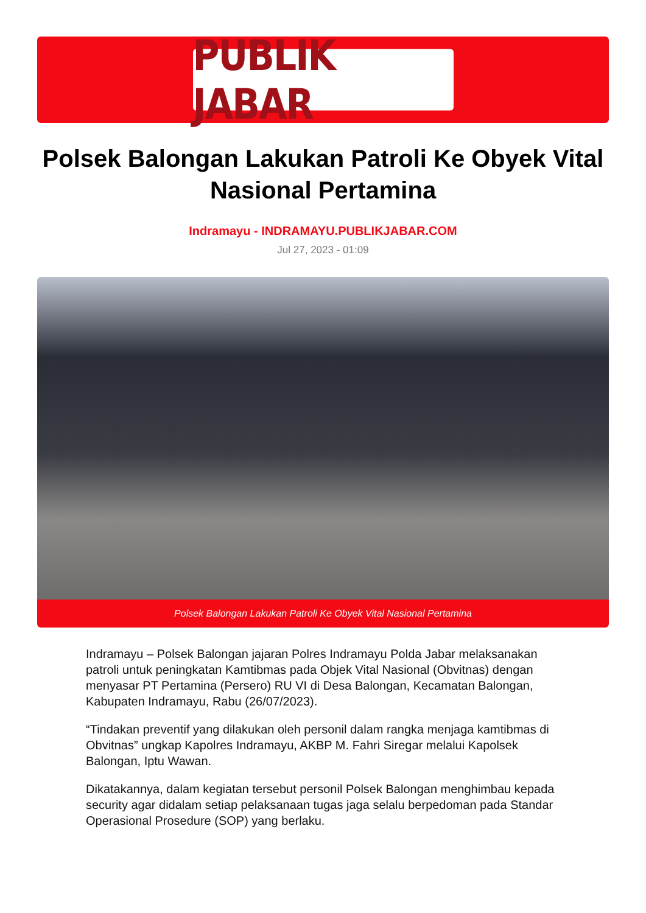PUBLIK JABAR
Polsek Balongan Lakukan Patroli Ke Obyek Vital Nasional Pertamina
Indramayu - INDRAMAYU.PUBLIKJABAR.COM
Jul 27, 2023 - 01:09
Polsek Balongan Lakukan Patroli Ke Obyek Vital Nasional Pertamina
Indramayu – Polsek Balongan jajaran Polres Indramayu Polda Jabar melaksanakan patroli untuk peningkatan Kamtibmas pada Objek Vital Nasional (Obvitnas) dengan menyasar PT Pertamina (Persero) RU VI di Desa Balongan, Kecamatan Balongan, Kabupaten Indramayu, Rabu (26/07/2023).
“Tindakan preventif yang dilakukan oleh personil dalam rangka menjaga kamtibmas di Obvitnas” ungkap Kapolres Indramayu, AKBP M. Fahri Siregar melalui Kapolsek Balongan, Iptu Wawan.
Dikatakannya, dalam kegiatan tersebut personil Polsek Balongan menghimbau kepada security agar didalam setiap pelaksanaan tugas jaga selalu berpedoman pada Standar Operasional Prosedure (SOP) yang berlaku.